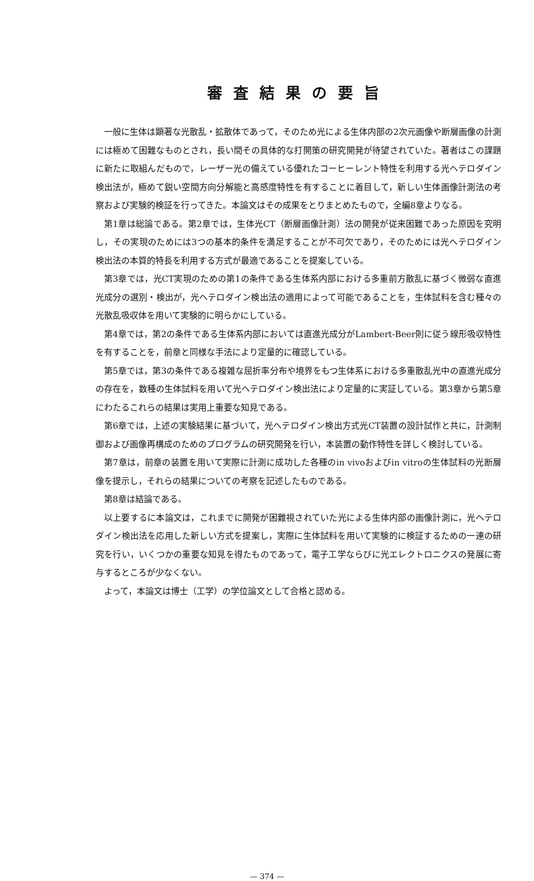審査結果の要旨
一般に生体は顕著な光散乱・拡散体であって，そのため光による生体内部の2次元画像や断層画像の計測には極めて困難なものとされ，長い間その具体的な打開策の研究開発が待望されていた。著者はこの課題に新たに取組んだもので，レーザー光の備えている優れたコーヒーレント特性を利用する光ヘテロダイン検出法が，極めて鋭い空間方向分解能と高感度特性を有することに着目して，新しい生体画像計測法の考察および実験的検証を行ってきた。本論文はその成果をとりまとめたもので，全編8章よりなる。
第1章は総論である。第2章では，生体光CT（断層画像計測）法の開発が従来困難であった原因を究明し，その実現のためには3つの基本的条件を満足することが不可欠であり，そのためには光ヘテロダイン検出法の本質的特長を利用する方式が最適であることを提案している。
第3章では，光CT実現のための第1の条件である生体系内部における多重前方散乱に基づく微弱な直進光成分の選別・検出が，光ヘテロダイン検出法の適用によって可能であることを，生体試料を含む種々の光散乱吸収体を用いて実験的に明らかにしている。
第4章では，第2の条件である生体系内部においては直進光成分がLambert-Beer則に従う線形吸収特性を有することを，前章と同様な手法により定量的に確認している。
第5章では，第3の条件である複雑な屈折率分布や境界をもつ生体系における多重散乱光中の直進光成分の存在を，数種の生体試料を用いて光ヘテロダイン検出法により定量的に実証している。第3章から第5章にわたるこれらの結果は実用上重要な知見である。
第6章では，上述の実験結果に基づいて，光ヘテロダイン検出方式光CT装置の設計試作と共に，計測制御および画像再構成のためのプログラムの研究開発を行い，本装置の動作特性を詳しく検討している。
第7章は，前章の装置を用いて実際に計測に成功した各種のin vivoおよびin vitroの生体試料の光断層像を提示し，それらの結果についての考察を記述したものである。
第8章は結論である。
以上要するに本論文は，これまでに開発が困難視されていた光による生体内部の画像計測に，光ヘテロダイン検出法を応用した新しい方式を提案し，実際に生体試料を用いて実験的に検証するための一連の研究を行い，いくつかの重要な知見を得たものであって，電子工学ならびに光エレクトロニクスの発展に寄与するところが少なくない。
よって，本論文は博士（工学）の学位論文として合格と認める。
— 374 —